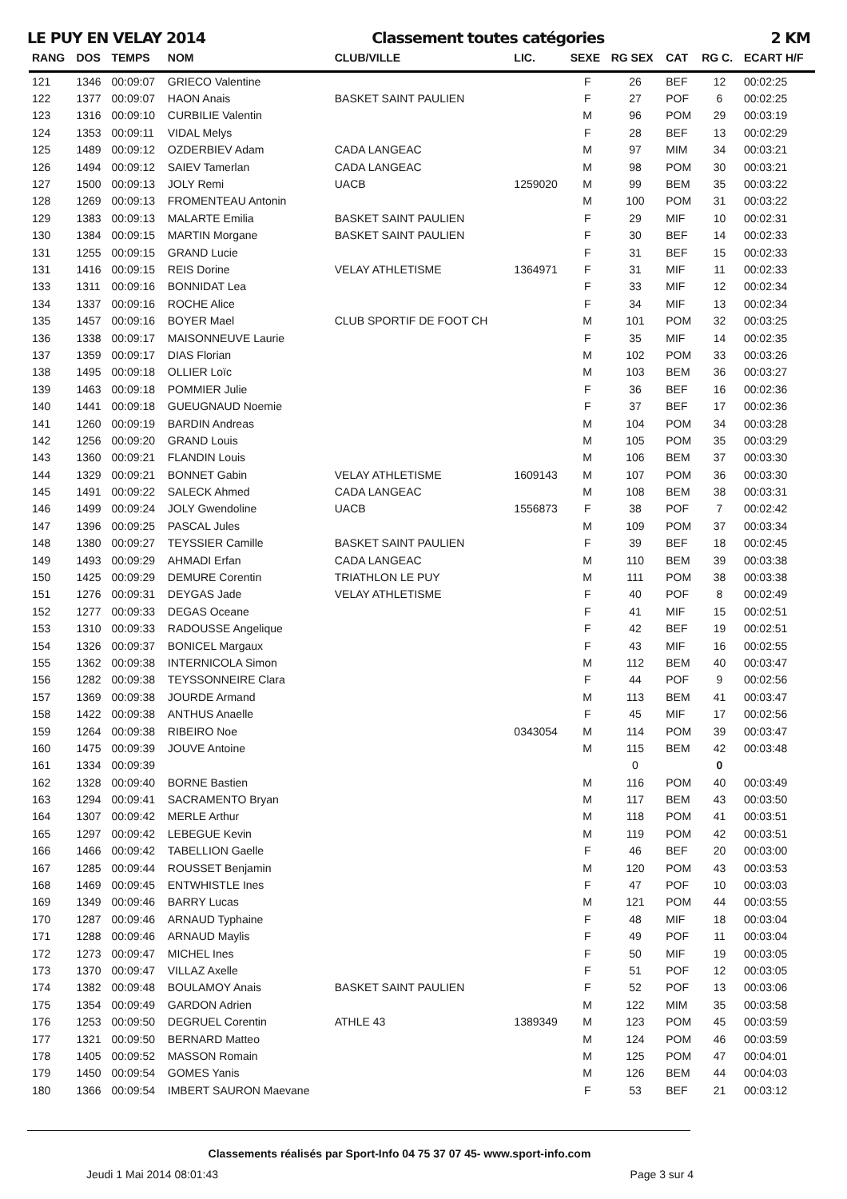LE PUY EN VELAY 2014 Classement toutes catégories 2 KM
| RANG | DOS | TEMPS | NOM | CLUB/VILLE | LIC. | SEXE | RG SEX | CAT | RG C. | ECART H/F |
| --- | --- | --- | --- | --- | --- | --- | --- | --- | --- | --- |
| 121 | 1346 | 00:09:07 | GRIECO Valentine | | | F | 26 | BEF | 12 | 00:02:25 |
| 122 | 1377 | 00:09:07 | HAON Anais | BASKET SAINT PAULIEN | | F | 27 | POF | 6 | 00:02:25 |
| 123 | 1316 | 00:09:10 | CURBILIE Valentin | | | M | 96 | POM | 29 | 00:03:19 |
| 124 | 1353 | 00:09:11 | VIDAL Melys | | | F | 28 | BEF | 13 | 00:02:29 |
| 125 | 1489 | 00:09:12 | OZDERBIEV Adam | CADA LANGEAC | | M | 97 | MIM | 34 | 00:03:21 |
| 126 | 1494 | 00:09:12 | SAIEV Tamerlan | CADA LANGEAC | | M | 98 | POM | 30 | 00:03:21 |
| 127 | 1500 | 00:09:13 | JOLY Remi | UACB | 1259020 | M | 99 | BEM | 35 | 00:03:22 |
| 128 | 1269 | 00:09:13 | FROMENTEAU Antonin | | | M | 100 | POM | 31 | 00:03:22 |
| 129 | 1383 | 00:09:13 | MALARTE Emilia | BASKET SAINT PAULIEN | | F | 29 | MIF | 10 | 00:02:31 |
| 130 | 1384 | 00:09:15 | MARTIN Morgane | BASKET SAINT PAULIEN | | F | 30 | BEF | 14 | 00:02:33 |
| 131 | 1255 | 00:09:15 | GRAND Lucie | | | F | 31 | BEF | 15 | 00:02:33 |
| 131 | 1416 | 00:09:15 | REIS Dorine | VELAY ATHLETISME | 1364971 | F | 31 | MIF | 11 | 00:02:33 |
| 133 | 1311 | 00:09:16 | BONNIDAT Lea | | | F | 33 | MIF | 12 | 00:02:34 |
| 134 | 1337 | 00:09:16 | ROCHE Alice | | | F | 34 | MIF | 13 | 00:02:34 |
| 135 | 1457 | 00:09:16 | BOYER Mael | CLUB SPORTIF DE FOOT CH | | M | 101 | POM | 32 | 00:03:25 |
| 136 | 1338 | 00:09:17 | MAISONNEUVE Laurie | | | F | 35 | MIF | 14 | 00:02:35 |
| 137 | 1359 | 00:09:17 | DIAS Florian | | | M | 102 | POM | 33 | 00:03:26 |
| 138 | 1495 | 00:09:18 | OLLIER Loïc | | | M | 103 | BEM | 36 | 00:03:27 |
| 139 | 1463 | 00:09:18 | POMMIER Julie | | | F | 36 | BEF | 16 | 00:02:36 |
| 140 | 1441 | 00:09:18 | GUEUGNAUD Noemie | | | F | 37 | BEF | 17 | 00:02:36 |
| 141 | 1260 | 00:09:19 | BARDIN Andreas | | | M | 104 | POM | 34 | 00:03:28 |
| 142 | 1256 | 00:09:20 | GRAND Louis | | | M | 105 | POM | 35 | 00:03:29 |
| 143 | 1360 | 00:09:21 | FLANDIN Louis | | | M | 106 | BEM | 37 | 00:03:30 |
| 144 | 1329 | 00:09:21 | BONNET Gabin | VELAY ATHLETISME | 1609143 | M | 107 | POM | 36 | 00:03:30 |
| 145 | 1491 | 00:09:22 | SALECK Ahmed | CADA LANGEAC | | M | 108 | BEM | 38 | 00:03:31 |
| 146 | 1499 | 00:09:24 | JOLY Gwendoline | UACB | 1556873 | F | 38 | POF | 7 | 00:02:42 |
| 147 | 1396 | 00:09:25 | PASCAL Jules | | | M | 109 | POM | 37 | 00:03:34 |
| 148 | 1380 | 00:09:27 | TEYSSIER Camille | BASKET SAINT PAULIEN | | F | 39 | BEF | 18 | 00:02:45 |
| 149 | 1493 | 00:09:29 | AHMADI Erfan | CADA LANGEAC | | M | 110 | BEM | 39 | 00:03:38 |
| 150 | 1425 | 00:09:29 | DEMURE Corentin | TRIATHLON LE PUY | | M | 111 | POM | 38 | 00:03:38 |
| 151 | 1276 | 00:09:31 | DEYGAS Jade | VELAY ATHLETISME | | F | 40 | POF | 8 | 00:02:49 |
| 152 | 1277 | 00:09:33 | DEGAS Oceane | | | F | 41 | MIF | 15 | 00:02:51 |
| 153 | 1310 | 00:09:33 | RADOUSSE Angelique | | | F | 42 | BEF | 19 | 00:02:51 |
| 154 | 1326 | 00:09:37 | BONICEL Margaux | | | F | 43 | MIF | 16 | 00:02:55 |
| 155 | 1362 | 00:09:38 | INTERNICOLA Simon | | | M | 112 | BEM | 40 | 00:03:47 |
| 156 | 1282 | 00:09:38 | TEYSSONNEIRE Clara | | | F | 44 | POF | 9 | 00:02:56 |
| 157 | 1369 | 00:09:38 | JOURDE Armand | | | M | 113 | BEM | 41 | 00:03:47 |
| 158 | 1422 | 00:09:38 | ANTHUS Anaelle | | | F | 45 | MIF | 17 | 00:02:56 |
| 159 | 1264 | 00:09:38 | RIBEIRO Noe | | 0343054 | M | 114 | POM | 39 | 00:03:47 |
| 160 | 1475 | 00:09:39 | JOUVE Antoine | | | M | 115 | BEM | 42 | 00:03:48 |
| 161 | 1334 | 00:09:39 | | | | | 0 | | 0 | |
| 162 | 1328 | 00:09:40 | BORNE Bastien | | | M | 116 | POM | 40 | 00:03:49 |
| 163 | 1294 | 00:09:41 | SACRAMENTO Bryan | | | M | 117 | BEM | 43 | 00:03:50 |
| 164 | 1307 | 00:09:42 | MERLE Arthur | | | M | 118 | POM | 41 | 00:03:51 |
| 165 | 1297 | 00:09:42 | LEBEGUE Kevin | | | M | 119 | POM | 42 | 00:03:51 |
| 166 | 1466 | 00:09:42 | TABELLION Gaelle | | | F | 46 | BEF | 20 | 00:03:00 |
| 167 | 1285 | 00:09:44 | ROUSSET Benjamin | | | M | 120 | POM | 43 | 00:03:53 |
| 168 | 1469 | 00:09:45 | ENTWHISTLE Ines | | | F | 47 | POF | 10 | 00:03:03 |
| 169 | 1349 | 00:09:46 | BARRY Lucas | | | M | 121 | POM | 44 | 00:03:55 |
| 170 | 1287 | 00:09:46 | ARNAUD Typhaine | | | F | 48 | MIF | 18 | 00:03:04 |
| 171 | 1288 | 00:09:46 | ARNAUD Maylis | | | F | 49 | POF | 11 | 00:03:04 |
| 172 | 1273 | 00:09:47 | MICHEL Ines | | | F | 50 | MIF | 19 | 00:03:05 |
| 173 | 1370 | 00:09:47 | VILLAZ Axelle | | | F | 51 | POF | 12 | 00:03:05 |
| 174 | 1382 | 00:09:48 | BOULAMOY Anais | BASKET SAINT PAULIEN | | F | 52 | POF | 13 | 00:03:06 |
| 175 | 1354 | 00:09:49 | GARDON Adrien | | | M | 122 | MIM | 35 | 00:03:58 |
| 176 | 1253 | 00:09:50 | DEGRUEL Corentin | ATHLE 43 | 1389349 | M | 123 | POM | 45 | 00:03:59 |
| 177 | 1321 | 00:09:50 | BERNARD Matteo | | | M | 124 | POM | 46 | 00:03:59 |
| 178 | 1405 | 00:09:52 | MASSON Romain | | | M | 125 | POM | 47 | 00:04:01 |
| 179 | 1450 | 00:09:54 | GOMES Yanis | | | M | 126 | BEM | 44 | 00:04:03 |
| 180 | 1366 | 00:09:54 | IMBERT SAURON Maevane | | | F | 53 | BEF | 21 | 00:03:12 |
Classements réalisés par Sport-Info 04 75 37 07 45- www.sport-info.com
Jeudi 1 Mai 2014 08:01:43 Page 3 sur 4